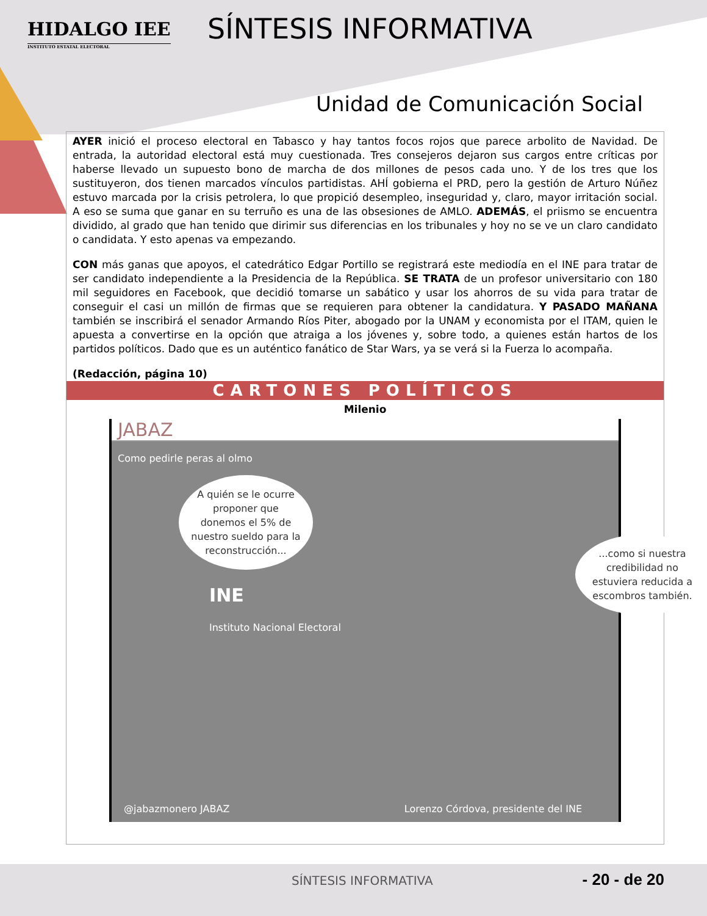HIDALGO IEE
INSTITUTO ESTATAL ELECTORAL
SÍNTESIS INFORMATIVA
Unidad de Comunicación Social
AYER inició el proceso electoral en Tabasco y hay tantos focos rojos que parece arbolito de Navidad. De entrada, la autoridad electoral está muy cuestionada. Tres consejeros dejaron sus cargos entre críticas por haberse llevado un supuesto bono de marcha de dos millones de pesos cada uno. Y de los tres que los sustituyeron, dos tienen marcados vínculos partidistas. AHÍ gobierna el PRD, pero la gestión de Arturo Núñez estuvo marcada por la crisis petrolera, lo que propició desempleo, inseguridad y, claro, mayor irritación social. A eso se suma que ganar en su terruño es una de las obsesiones de AMLO. ADEMÁS, el priismo se encuentra dividido, al grado que han tenido que dirimir sus diferencias en los tribunales y hoy no se ve un claro candidato o candidata. Y esto apenas va empezando.
CON más ganas que apoyos, el catedrático Edgar Portillo se registrará este mediodía en el INE para tratar de ser candidato independiente a la Presidencia de la República. SE TRATA de un profesor universitario con 180 mil seguidores en Facebook, que decidió tomarse un sabático y usar los ahorros de su vida para tratar de conseguir el casi un millón de firmas que se requieren para obtener la candidatura. Y PASADO MAÑANA también se inscribirá el senador Armando Ríos Piter, abogado por la UNAM y economista por el ITAM, quien le apuesta a convertirse en la opción que atraiga a los jóvenes y, sobre todo, a quienes están hartos de los partidos políticos. Dado que es un auténtico fanático de Star Wars, ya se verá si la Fuerza lo acompaña.
(Redacción, página 10)
CARTONES POLÍTICOS
Milenio
JABAZ
Como pedirle peras al olmo
A quién se le ocurre proponer que donemos el 5% de nuestro sueldo para la reconstrucción...
INE
Instituto Nacional Electoral
...como si nuestra credibilidad no estuviera reducida a escombros también.
@jabazmonero JABAZ
Lorenzo Córdova, presidente del INE
SÍNTESIS INFORMATIVA - 20 - de 20